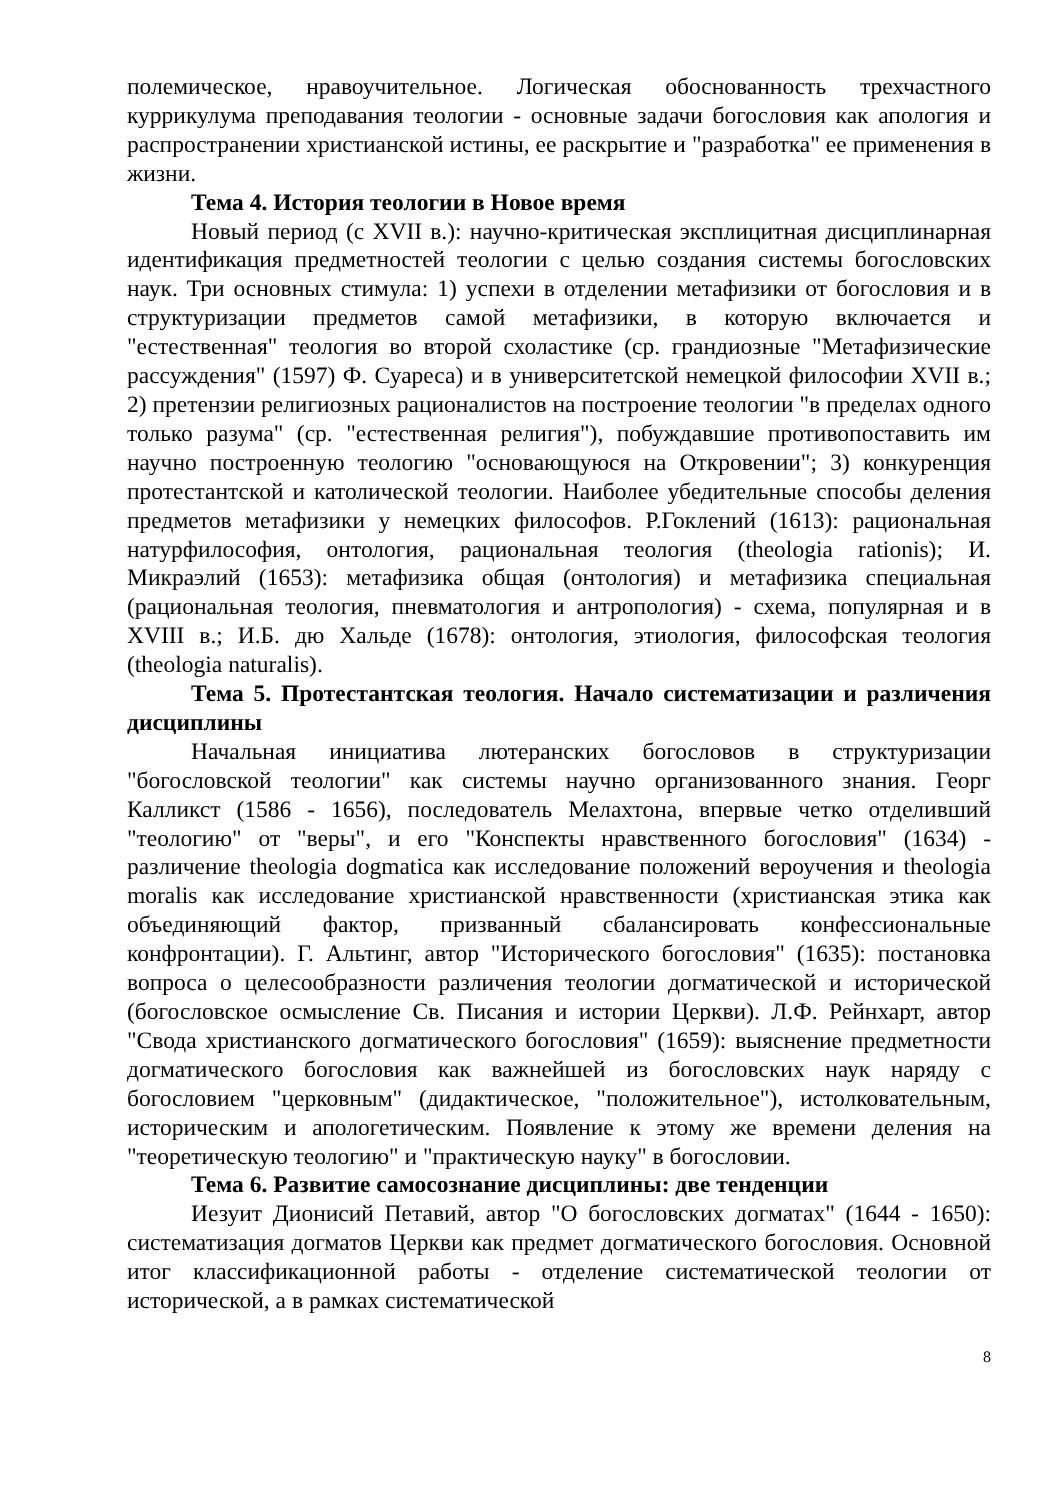полемическое, нравоучительное. Логическая обоснованность трехчастного куррикулума преподавания теологии - основные задачи богословия как апология и распространении христианской истины, ее раскрытие и "разработка" ее применения в жизни.
Тема 4. История теологии в Новое время
Новый период (с XVII в.): научно-критическая эксплицитная дисциплинарная идентификация предметностей теологии с целью создания системы богословских наук. Три основных стимула: 1) успехи в отделении метафизики от богословия и в структуризации предметов самой метафизики, в которую включается и "естественная" теология во второй схоластике (ср. грандиозные "Метафизические рассуждения" (1597) Ф. Суареса) и в университетской немецкой философии XVII в.; 2) претензии религиозных рационалистов на построение теологии "в пределах одного только разума" (ср. "естественная религия"), побуждавшие противопоставить им научно построенную теологию "основающуюся на Откровении"; 3) конкуренция протестантской и католической теологии. Наиболее убедительные способы деления предметов метафизики у немецких философов. Р.Гоклений (1613): рациональная натурфилософия, онтология, рациональная теология (theologia rationis); И. Микраэлий (1653): метафизика общая (онтология) и метафизика специальная (рациональная теология, пневматология и антропология) - схема, популярная и в XVIII в.; И.Б. дю Хальде (1678): онтология, этиология, философская теология (theologia naturalis).
Тема 5. Протестантская теология. Начало систематизации и различения дисциплины
Начальная инициатива лютеранских богословов в структуризации "богословской теологии" как системы научно организованного знания. Георг Калликст (1586 - 1656), последователь Мелахтона, впервые четко отделивший "теологию" от "веры", и его "Конспекты нравственного богословия" (1634) - различение theologia dogmatica как исследование положений вероучения и theologia moralis как исследование христианской нравственности (христианская этика как объединяющий фактор, призванный сбалансировать конфессиональные конфронтации). Г. Альтинг, автор "Исторического богословия" (1635): постановка вопроса о целесообразности различения теологии догматической и исторической (богословское осмысление Св. Писания и истории Церкви). Л.Ф. Рейнхарт, автор "Свода христианского догматического богословия" (1659): выяснение предметности догматического богословия как важнейшей из богословских наук наряду с богословием "церковным" (дидактическое, "положительное"), истолковательным, историческим и апологетическим. Появление к этому же времени деления на "теоретическую теологию" и "практическую науку" в богословии.
Тема 6. Развитие самосознание дисциплины: две тенденции
Иезуит Дионисий Петавий, автор "О богословских догматах" (1644 - 1650): систематизация догматов Церкви как предмет догматического богословия. Основной итог классификационной работы - отделение систематической теологии от исторической, а в рамках систематической
8